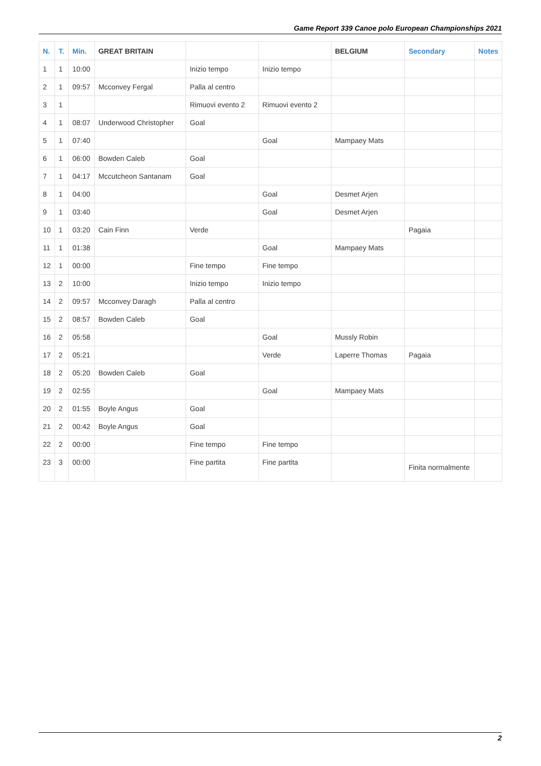Game Report 339 Canoe polo European Championships 2021
| N. | T. | Min. | GREAT BRITAIN | | | BELGIUM | Secondary | Notes |
| --- | --- | --- | --- | --- | --- | --- | --- | --- |
| 1 | 1 | 10:00 | | Inizio tempo | Inizio tempo | | | |
| 2 | 1 | 09:57 | Mcconvey Fergal | Palla al centro | | | | |
| 3 | 1 | | | Rimuovi evento 2 | Rimuovi evento 2 | | | |
| 4 | 1 | 08:07 | Underwood Christopher | Goal | | | | |
| 5 | 1 | 07:40 | | | Goal | Mampaey Mats | | |
| 6 | 1 | 06:00 | Bowden Caleb | Goal | | | | |
| 7 | 1 | 04:17 | Mccutcheon Santanam | Goal | | | | |
| 8 | 1 | 04:00 | | | Goal | Desmet Arjen | | |
| 9 | 1 | 03:40 | | | Goal | Desmet Arjen | | |
| 10 | 1 | 03:20 | Cain Finn | Verde | | | Pagaia | |
| 11 | 1 | 01:38 | | | Goal | Mampaey Mats | | |
| 12 | 1 | 00:00 | | Fine tempo | Fine tempo | | | |
| 13 | 2 | 10:00 | | Inizio tempo | Inizio tempo | | | |
| 14 | 2 | 09:57 | Mcconvey Daragh | Palla al centro | | | | |
| 15 | 2 | 08:57 | Bowden Caleb | Goal | | | | |
| 16 | 2 | 05:58 | | | Goal | Mussly Robin | | |
| 17 | 2 | 05:21 | | | Verde | Laperre Thomas | Pagaia | |
| 18 | 2 | 05:20 | Bowden Caleb | Goal | | | | |
| 19 | 2 | 02:55 | | | Goal | Mampaey Mats | | |
| 20 | 2 | 01:55 | Boyle Angus | Goal | | | | |
| 21 | 2 | 00:42 | Boyle Angus | Goal | | | | |
| 22 | 2 | 00:00 | | Fine tempo | Fine tempo | | | |
| 23 | 3 | 00:00 | | Fine partita | Fine partita | | Finita normalmente | |
2